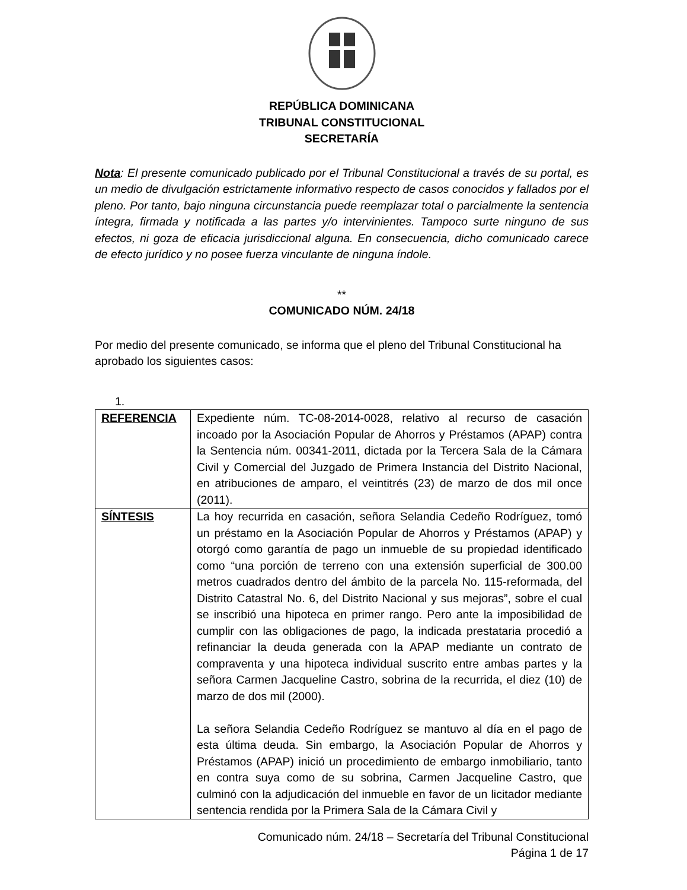REPÚBLICA DOMINICANA
TRIBUNAL CONSTITUCIONAL
SECRETARÍA
Nota: El presente comunicado publicado por el Tribunal Constitucional a través de su portal, es un medio de divulgación estrictamente informativo respecto de casos conocidos y fallados por el pleno. Por tanto, bajo ninguna circunstancia puede reemplazar total o parcialmente la sentencia íntegra, firmada y notificada a las partes y/o intervinientes. Tampoco surte ninguno de sus efectos, ni goza de eficacia jurisdiccional alguna. En consecuencia, dicho comunicado carece de efecto jurídico y no posee fuerza vinculante de ninguna índole.
**
COMUNICADO NÚM. 24/18
Por medio del presente comunicado, se informa que el pleno del Tribunal Constitucional ha aprobado los siguientes casos:
1.
| REFERENCIA | Expediente núm. TC-08-2014-0028, relativo al recurso de casación incoado por la Asociación Popular de Ahorros y Préstamos (APAP) contra la Sentencia núm. 00341-2011, dictada por la Tercera Sala de la Cámara Civil y Comercial del Juzgado de Primera Instancia del Distrito Nacional, en atribuciones de amparo, el veintitrés (23) de marzo de dos mil once (2011). |
| SÍNTESIS | La hoy recurrida en casación, señora Selandia Cedeño Rodríguez, tomó un préstamo en la Asociación Popular de Ahorros y Préstamos (APAP) y otorgó como garantía de pago un inmueble de su propiedad identificado como “una porción de terreno con una extensión superficial de 300.00 metros cuadrados dentro del ámbito de la parcela No. 115-reformada, del Distrito Catastral No. 6, del Distrito Nacional y sus mejoras”, sobre el cual se inscribió una hipoteca en primer rango. Pero ante la imposibilidad de cumplir con las obligaciones de pago, la indicada prestataria procedió a refinanciar la deuda generada con la APAP mediante un contrato de compraventa y una hipoteca individual suscrito entre ambas partes y la señora Carmen Jacqueline Castro, sobrina de la recurrida, el diez (10) de marzo de dos mil (2000). La señora Selandia Cedeño Rodríguez se mantuvo al día en el pago de esta última deuda. Sin embargo, la Asociación Popular de Ahorros y Préstamos (APAP) inició un procedimiento de embargo inmobiliario, tanto en contra suya como de su sobrina, Carmen Jacqueline Castro, que culminó con la adjudicación del inmueble en favor de un licitador mediante sentencia rendida por la Primera Sala de la Cámara Civil y |
Comunicado núm. 24/18 – Secretaría del Tribunal Constitucional
Página 1 de 17